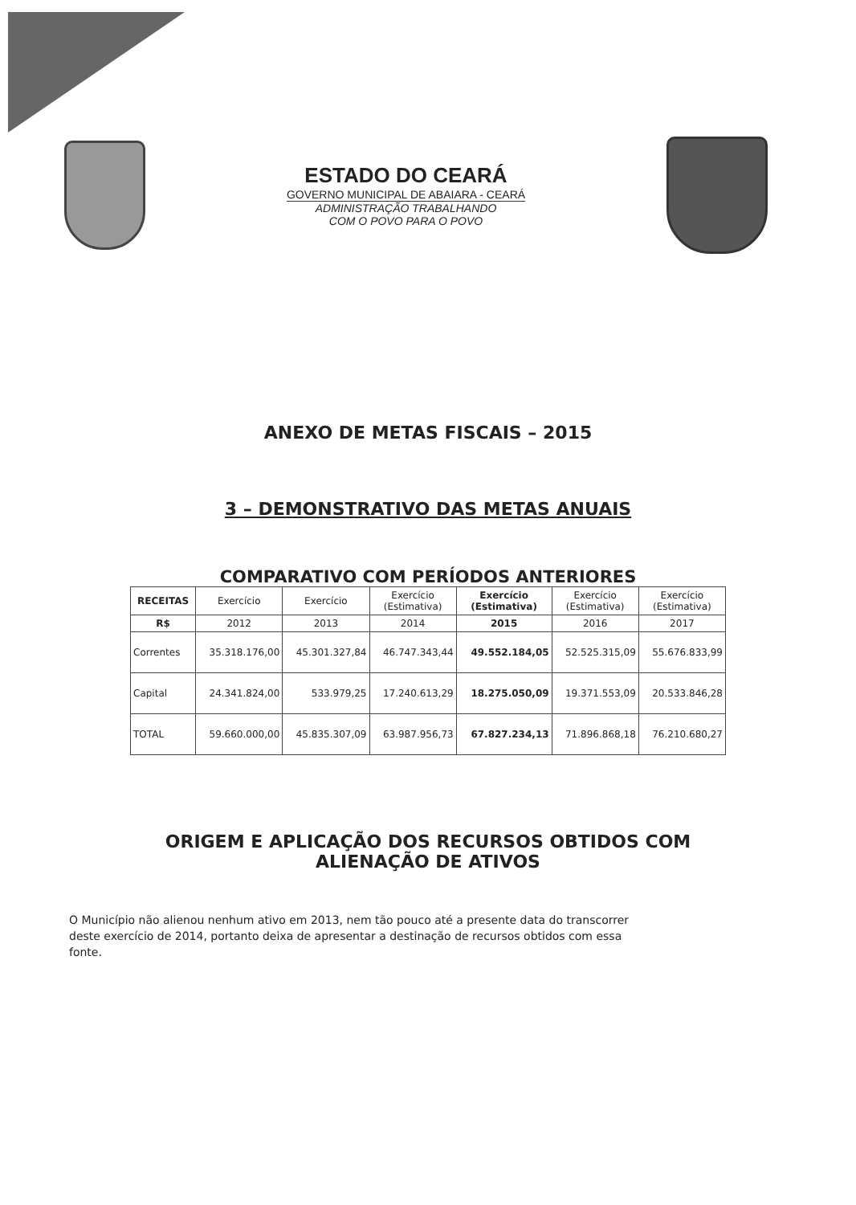ESTADO DO CEARÁ
GOVERNO MUNICIPAL DE ABAIARA - CEARÁ
ADMINISTRAÇÃO TRABALHANDO
COM O POVO PARA O POVO
ANEXO DE METAS FISCAIS – 2015
3 – DEMONSTRATIVO DAS METAS ANUAIS
COMPARATIVO COM PERÍODOS ANTERIORES
| RECEITAS | Exercício | Exercício | Exercício (Estimativa) | Exercício (Estimativa) | Exercício (Estimativa) | Exercício (Estimativa) |
| --- | --- | --- | --- | --- | --- | --- |
| R$ | 2012 | 2013 | 2014 | 2015 | 2016 | 2017 |
| Correntes | 35.318.176,00 | 45.301.327,84 | 46.747.343,44 | 49.552.184,05 | 52.525.315,09 | 55.676.833,99 |
| Capital | 24.341.824,00 | 533.979,25 | 17.240.613,29 | 18.275.050,09 | 19.371.553,09 | 20.533.846,28 |
| TOTAL | 59.660.000,00 | 45.835.307,09 | 63.987.956,73 | 67.827.234,13 | 71.896.868,18 | 76.210.680,27 |
ORIGEM E APLICAÇÃO DOS RECURSOS OBTIDOS COM
ALIENAÇÃO DE ATIVOS
O Município não alienou nenhum ativo em 2013, nem tão pouco até a presente data do transcorrer deste exercício de 2014, portanto deixa de apresentar a destinação de recursos obtidos com essa fonte.